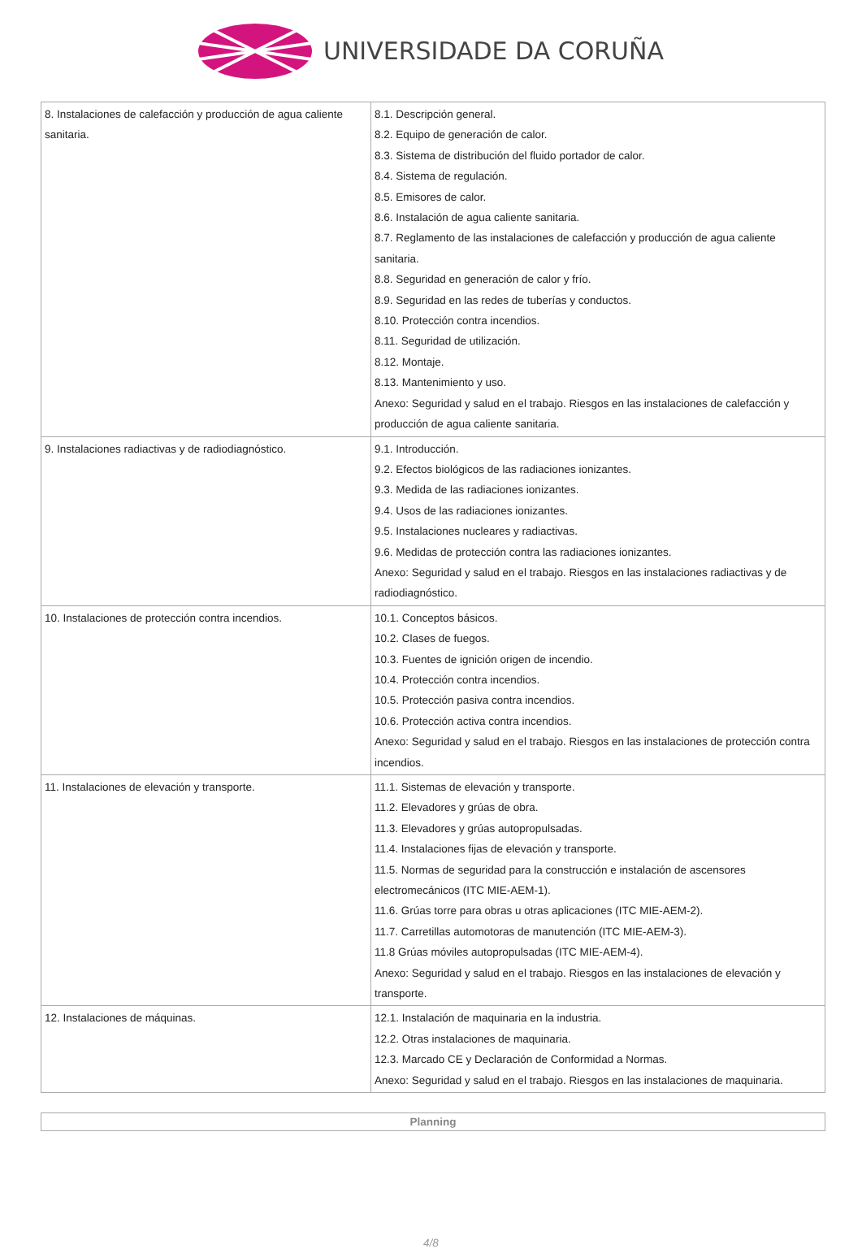UNIVERSIDADE DA CORUÑA
| 8. Instalaciones de calefacción y producción de agua caliente sanitaria. | 8.1. Descripción general. 8.2. Equipo de generación de calor. 8.3. Sistema de distribución del fluido portador de calor. 8.4. Sistema de regulación. 8.5. Emisores de calor. 8.6. Instalación de agua caliente sanitaria. 8.7. Reglamento de las instalaciones de calefacción y producción de agua caliente sanitaria. 8.8. Seguridad en generación de calor y frío. 8.9. Seguridad en las redes de tuberías y conductos. 8.10. Protección contra incendios. 8.11. Seguridad de utilización. 8.12. Montaje. 8.13. Mantenimiento y uso. Anexo: Seguridad y salud en el trabajo. Riesgos en las instalaciones de calefacción y producción de agua caliente sanitaria. |
| 9. Instalaciones radiactivas y de radiodiagnóstico. | 9.1. Introducción. 9.2. Efectos biológicos de las radiaciones ionizantes. 9.3. Medida de las radiaciones ionizantes. 9.4. Usos de las radiaciones ionizantes. 9.5. Instalaciones nucleares y radiactivas. 9.6. Medidas de protección contra las radiaciones ionizantes. Anexo: Seguridad y salud en el trabajo. Riesgos en las instalaciones radiactivas y de radiodiagnóstico. |
| 10. Instalaciones de protección contra incendios. | 10.1. Conceptos básicos. 10.2. Clases de fuegos. 10.3. Fuentes de ignición origen de incendio. 10.4. Protección contra incendios. 10.5. Protección pasiva contra incendios. 10.6. Protección activa contra incendios. Anexo: Seguridad y salud en el trabajo. Riesgos en las instalaciones de protección contra incendios. |
| 11. Instalaciones de elevación y transporte. | 11.1. Sistemas de elevación y transporte. 11.2. Elevadores y grúas de obra. 11.3. Elevadores y grúas autopropulsadas. 11.4. Instalaciones fijas de elevación y transporte. 11.5. Normas de seguridad para la construcción e instalación de ascensores electromecánicos (ITC MIE-AEM-1). 11.6. Grúas torre para obras u otras aplicaciones (ITC MIE-AEM-2). 11.7. Carretillas automotoras de manutención (ITC MIE-AEM-3). 11.8 Grúas móviles autopropulsadas (ITC MIE-AEM-4). Anexo: Seguridad y salud en el trabajo. Riesgos en las instalaciones de elevación y transporte. |
| 12. Instalaciones de máquinas. | 12.1. Instalación de maquinaria en la industria. 12.2. Otras instalaciones de maquinaria. 12.3. Marcado CE y Declaración de Conformidad a Normas. Anexo: Seguridad y salud en el trabajo. Riesgos en las instalaciones de maquinaria. |
Planning
4/8